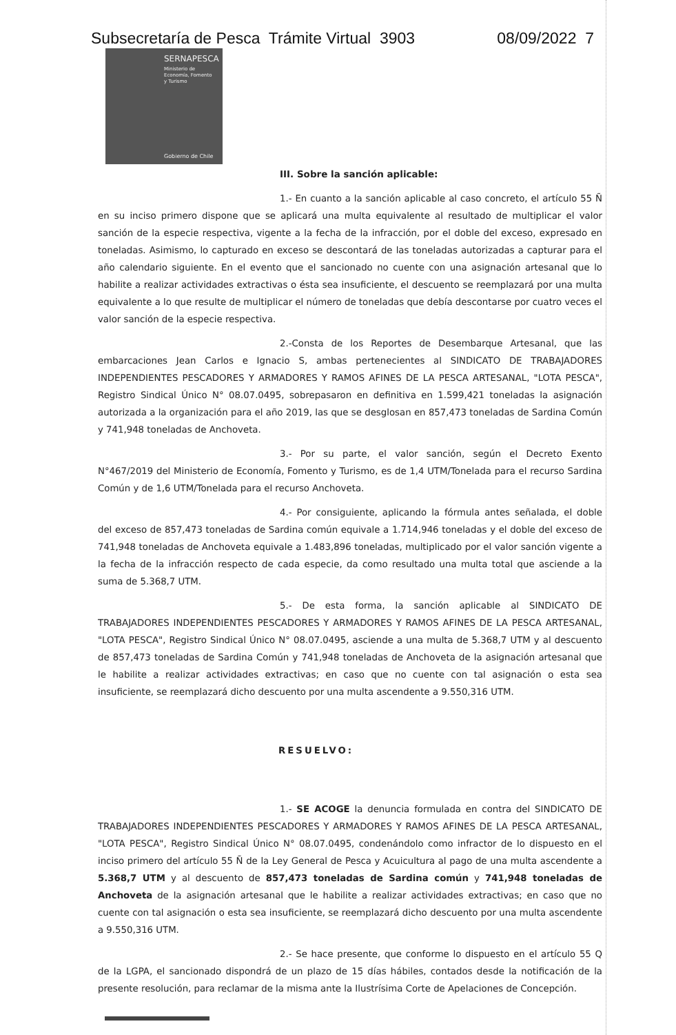Subsecretaría de Pesca Trámite Virtual 3903 08/09/2022 7
SERNAPESCA
Ministerio de
Economía, Fomento
y Turismo
Gobierno de Chile
III. Sobre la sanción aplicable:
1.- En cuanto a la sanción aplicable al caso concreto, el artículo 55 Ñ en su inciso primero dispone que se aplicará una multa equivalente al resultado de multiplicar el valor sanción de la especie respectiva, vigente a la fecha de la infracción, por el doble del exceso, expresado en toneladas. Asimismo, lo capturado en exceso se descontará de las toneladas autorizadas a capturar para el año calendario siguiente. En el evento que el sancionado no cuente con una asignación artesanal que lo habilite a realizar actividades extractivas o ésta sea insuficiente, el descuento se reemplazará por una multa equivalente a lo que resulte de multiplicar el número de toneladas que debía descontarse por cuatro veces el valor sanción de la especie respectiva.
2.-Consta de los Reportes de Desembarque Artesanal, que las embarcaciones Jean Carlos e Ignacio S, ambas pertenecientes al SINDICATO DE TRABAJADORES INDEPENDIENTES PESCADORES Y ARMADORES Y RAMOS AFINES DE LA PESCA ARTESANAL, "LOTA PESCA", Registro Sindical Único N° 08.07.0495, sobrepasaron en definitiva en 1.599,421 toneladas la asignación autorizada a la organización para el año 2019, las que se desglosan en 857,473 toneladas de Sardina Común y 741,948 toneladas de Anchoveta.
3.- Por su parte, el valor sanción, según el Decreto Exento N°467/2019 del Ministerio de Economía, Fomento y Turismo, es de 1,4 UTM/Tonelada para el recurso Sardina Común y de 1,6 UTM/Tonelada para el recurso Anchoveta.
4.- Por consiguiente, aplicando la fórmula antes señalada, el doble del exceso de 857,473 toneladas de Sardina común equivale a 1.714,946 toneladas y el doble del exceso de 741,948 toneladas de Anchoveta equivale a 1.483,896 toneladas, multiplicado por el valor sanción vigente a la fecha de la infracción respecto de cada especie, da como resultado una multa total que asciende a la suma de 5.368,7 UTM.
5.- De esta forma, la sanción aplicable al SINDICATO DE TRABAJADORES INDEPENDIENTES PESCADORES Y ARMADORES Y RAMOS AFINES DE LA PESCA ARTESANAL, "LOTA PESCA", Registro Sindical Único N° 08.07.0495, asciende a una multa de 5.368,7 UTM y al descuento de 857,473 toneladas de Sardina Común y 741,948 toneladas de Anchoveta de la asignación artesanal que le habilite a realizar actividades extractivas; en caso que no cuente con tal asignación o esta sea insuficiente, se reemplazará dicho descuento por una multa ascendente a 9.550,316 UTM.
RESUELVO:
1.- SE ACOGE la denuncia formulada en contra del SINDICATO DE TRABAJADORES INDEPENDIENTES PESCADORES Y ARMADORES Y RAMOS AFINES DE LA PESCA ARTESANAL, "LOTA PESCA", Registro Sindical Único N° 08.07.0495, condenándolo como infractor de lo dispuesto en el inciso primero del artículo 55 Ñ de la Ley General de Pesca y Acuicultura al pago de una multa ascendente a 5.368,7 UTM y al descuento de 857,473 toneladas de Sardina común y 741,948 toneladas de Anchoveta de la asignación artesanal que le habilite a realizar actividades extractivas; en caso que no cuente con tal asignación o esta sea insuficiente, se reemplazará dicho descuento por una multa ascendente a 9.550,316 UTM.
2.- Se hace presente, que conforme lo dispuesto en el artículo 55 Q de la LGPA, el sancionado dispondrá de un plazo de 15 días hábiles, contados desde la notificación de la presente resolución, para reclamar de la misma ante la Ilustrísima Corte de Apelaciones de Concepción.